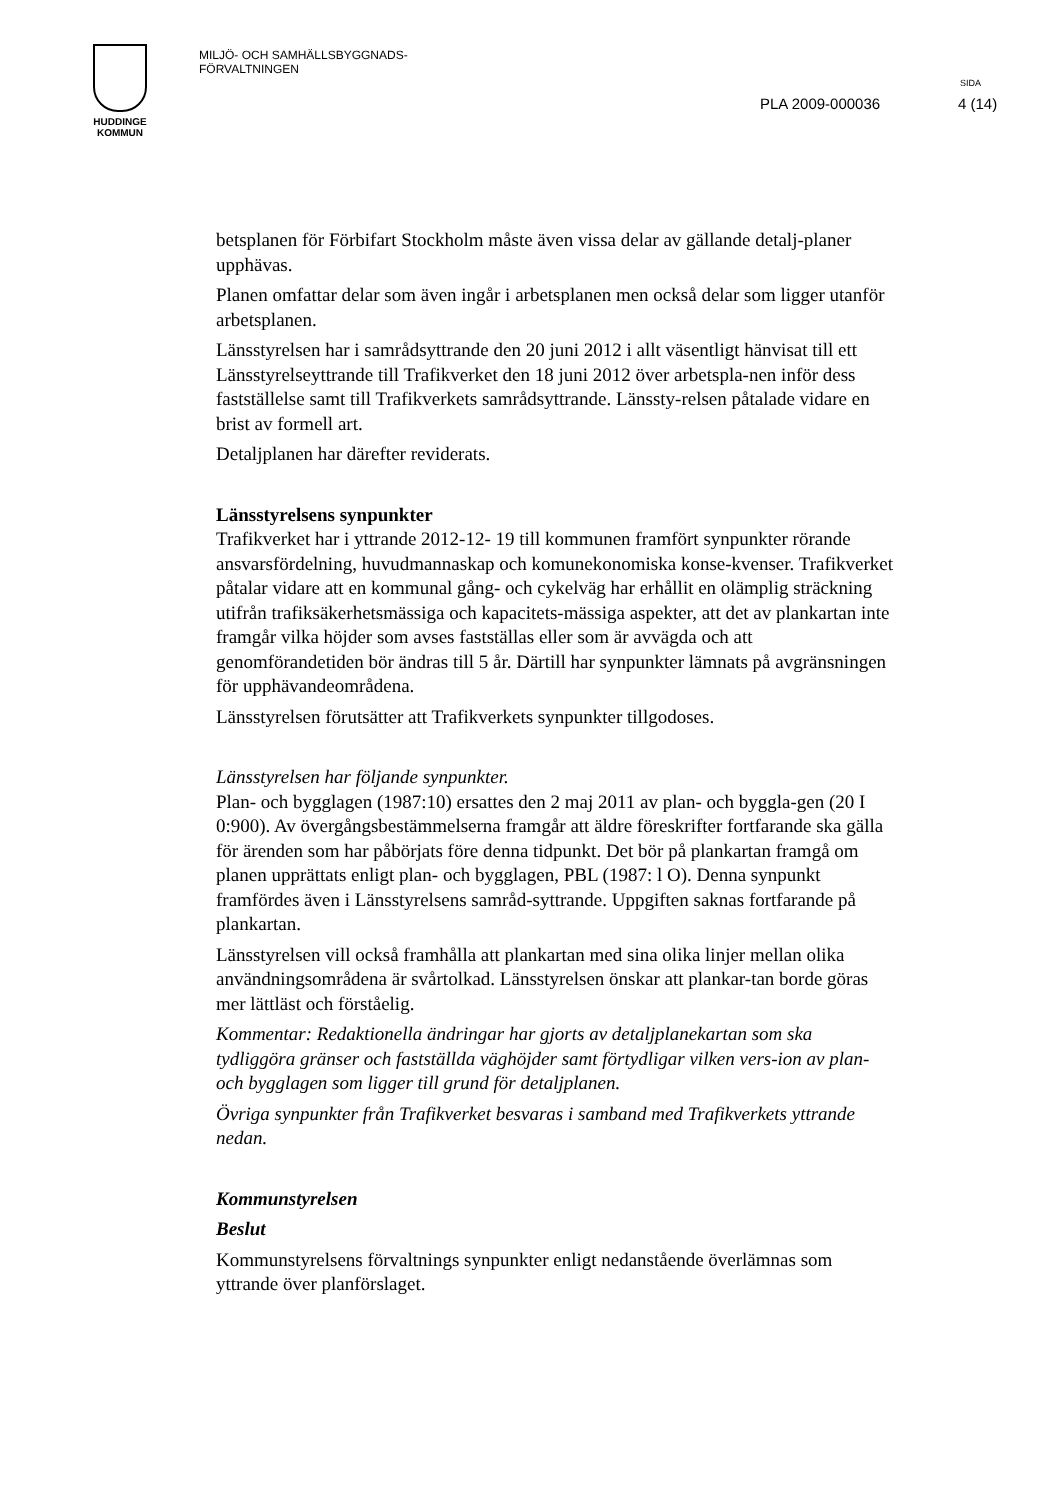HUDDINGE
KOMMUN
MILJÖ- OCH SAMHÄLLSBYGGNADS-
FÖRVALTNINGEN
SIDA
PLA 2009-000036 4 (14)
betsplanen för Förbifart Stockholm måste även vissa delar av gällande detalj-planer upphävas.
Planen omfattar delar som även ingår i arbetsplanen men också delar som ligger utanför arbetsplanen.
Länsstyrelsen har i samrådsyttrande den 20 juni 2012 i allt väsentligt hänvisat till ett Länsstyrelseyttrande till Trafikverket den 18 juni 2012 över arbetspla-nen inför dess fastställelse samt till Trafikverkets samrådsyttrande. Länssty-relsen påtalade vidare en brist av formell art.
Detaljplanen har därefter reviderats.
Länsstyrelsens synpunkter
Trafikverket har i yttrande 2012-12- 19 till kommunen framfört synpunkter rörande ansvarsfördelning, huvudmannaskap och komunekonomiska konse-kvenser. Trafikverket påtalar vidare att en kommunal gång- och cykelväg har erhållit en olämplig sträckning utifrån trafiksäkerhetsmässiga och kapacitets-mässiga aspekter, att det av plankartan inte framgår vilka höjder som avses fastställas eller som är avvägda och att genomförandetiden bör ändras till 5 år. Därtill har synpunkter lämnats på avgränsningen för upphävandeområdena.
Länsstyrelsen förutsätter att Trafikverkets synpunkter tillgodoses.
Länsstyrelsen har följande synpunkter.
Plan- och bygglagen (1987:10) ersattes den 2 maj 2011 av plan- och byggla-gen (20 I 0:900). Av övergångsbestämmelserna framgår att äldre föreskrifter fortfarande ska gälla för ärenden som har påbörjats före denna tidpunkt. Det bör på plankartan framgå om planen upprättats enligt plan- och bygglagen, PBL (1987: l O). Denna synpunkt framfördes även i Länsstyrelsens samråd-syttrande. Uppgiften saknas fortfarande på plankartan.
Länsstyrelsen vill också framhålla att plankartan med sina olika linjer mellan olika användningsområdena är svårtolkad. Länsstyrelsen önskar att plankar-tan borde göras mer lättläst och förståelig.
Kommentar: Redaktionella ändringar har gjorts av detaljplanekartan som ska tydliggöra gränser och fastställda väghöjder samt förtydligar vilken vers-ion av plan- och bygglagen som ligger till grund för detaljplanen.
Övriga synpunkter från Trafikverket besvaras i samband med Trafikverkets yttrande nedan.
Kommunstyrelsen
Beslut
Kommunstyrelsens förvaltnings synpunkter enligt nedanstående överlämnas som yttrande över planförslaget.